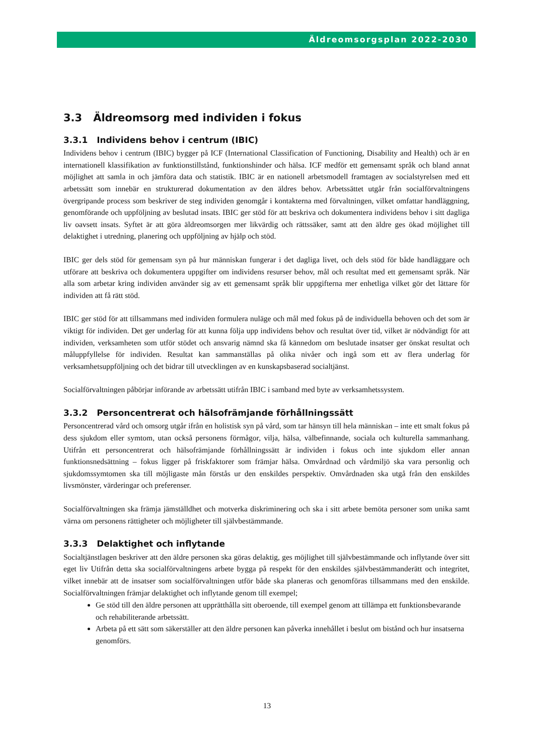Äldreomsorgsplan 2022-2030
3.3 Äldreomsorg med individen i fokus
3.3.1 Individens behov i centrum (IBIC)
Individens behov i centrum (IBIC) bygger på ICF (International Classification of Functioning, Disability and Health) och är en internationell klassifikation av funktionstillstånd, funktionshinder och hälsa. ICF medför ett gemensamt språk och bland annat möjlighet att samla in och jämföra data och statistik. IBIC är en nationell arbetsmodell framtagen av socialstyrelsen med ett arbetssätt som innebär en strukturerad dokumentation av den äldres behov. Arbetssättet utgår från socialförvaltningens övergripande process som beskriver de steg individen genomgår i kontakterna med förvaltningen, vilket omfattar handläggning, genomförande och uppföljning av beslutad insats. IBIC ger stöd för att beskriva och dokumentera individens behov i sitt dagliga liv oavsett insats. Syftet är att göra äldreomsorgen mer likvärdig och rättssäker, samt att den äldre ges ökad möjlighet till delaktighet i utredning, planering och uppföljning av hjälp och stöd.
IBIC ger dels stöd för gemensam syn på hur människan fungerar i det dagliga livet, och dels stöd för både handläggare och utförare att beskriva och dokumentera uppgifter om individens resurser behov, mål och resultat med ett gemensamt språk. När alla som arbetar kring individen använder sig av ett gemensamt språk blir uppgifterna mer enhetliga vilket gör det lättare för individen att få rätt stöd.
IBIC ger stöd för att tillsammans med individen formulera nuläge och mål med fokus på de individuella behoven och det som är viktigt för individen. Det ger underlag för att kunna följa upp individens behov och resultat över tid, vilket är nödvändigt för att individen, verksamheten som utför stödet och ansvarig nämnd ska få kännedom om beslutade insatser ger önskat resultat och måluppfyllelse för individen. Resultat kan sammanställas på olika nivåer och ingå som ett av flera underlag för verksamhetsuppföljning och det bidrar till utvecklingen av en kunskapsbaserad socialtjänst.
Socialförvaltningen påbörjar införande av arbetssätt utifrån IBIC i samband med byte av verksamhetssystem.
3.3.2 Personcentrerat och hälsofrämjande förhållningssätt
Personcentrerad vård och omsorg utgår ifrån en holistisk syn på vård, som tar hänsyn till hela människan – inte ett smalt fokus på dess sjukdom eller symtom, utan också personens förmågor, vilja, hälsa, välbefinnande, sociala och kulturella sammanhang. Utifrån ett personcentrerat och hälsofrämjande förhållningssätt är individen i fokus och inte sjukdom eller annan funktionsnedsättning – fokus ligger på friskfaktorer som främjar hälsa. Omvårdnad och vårdmiljö ska vara personlig och sjukdomssymtomen ska till möjligaste mån förstås ur den enskildes perspektiv. Omvårdnaden ska utgå från den enskildes livsmönster, värderingar och preferenser.
Socialförvaltningen ska främja jämställdhet och motverka diskriminering och ska i sitt arbete bemöta personer som unika samt värna om personens rättigheter och möjligheter till självbestämmande.
3.3.3 Delaktighet och inflytande
Socialtjänstlagen beskriver att den äldre personen ska göras delaktig, ges möjlighet till självbestämmande och inflytande över sitt eget liv Utifrån detta ska socialförvaltningens arbete bygga på respekt för den enskildes självbestämmanderätt och integritet, vilket innebär att de insatser som socialförvaltningen utför både ska planeras och genomföras tillsammans med den enskilde. Socialförvaltningen främjar delaktighet och inflytande genom till exempel;
Ge stöd till den äldre personen att upprätthålla sitt oberoende, till exempel genom att tillämpa ett funktionsbevarande och rehabiliterande arbetssätt.
Arbeta på ett sätt som säkerställer att den äldre personen kan påverka innehållet i beslut om bistånd och hur insatserna genomförs.
13